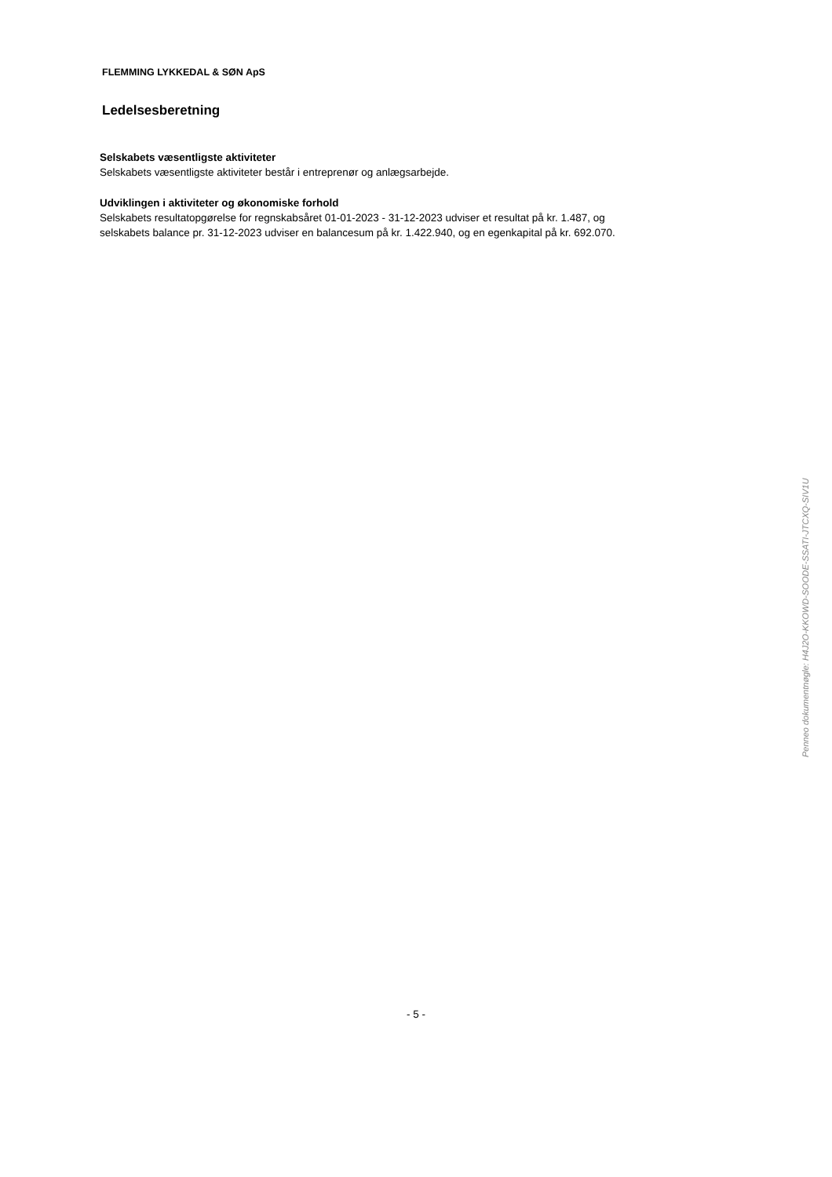FLEMMING LYKKEDAL & SØN ApS
Ledelsesberetning
Selskabets væsentligste aktiviteter
Selskabets væsentligste aktiviteter består i entreprenør og anlægsarbejde.
Udviklingen i aktiviteter og økonomiske forhold
Selskabets resultatopgørelse for regnskabsåret 01-01-2023 - 31-12-2023 udviser et resultat på kr. 1.487, og
selskabets balance pr. 31-12-2023 udviser en balancesum på kr. 1.422.940, og en egenkapital på kr. 692.070.
Penneo dokumentnøgle: H4J2O-KKOWD-SOODE-SSATI-JTCXQ-SIV1U
- 5 -